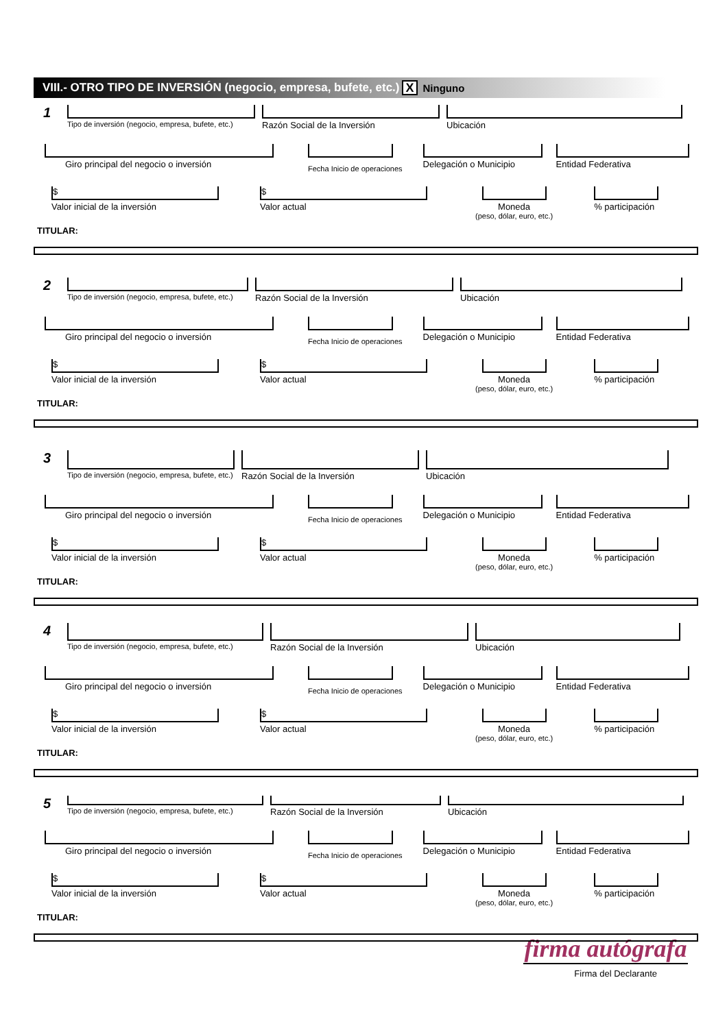VIII.- OTRO TIPO DE INVERSIÓN (negocio, empresa, bufete, etc.) X Ninguno
1
Tipo de inversión (negocio, empresa, bufete, etc.)
Razón Social de la Inversión Ubicación
Giro principal del negocio o inversión
Fecha Inicio de operaciones
Delegación o Municipio Entidad Federativa
$
Valor inicial de la inversión
$
Valor actual
Moneda
(peso, dólar, euro, etc.)
% participación
TITULAR:
2
Tipo de inversión (negocio, empresa, bufete, etc.)
Razón Social de la Inversión Ubicación
Giro principal del negocio o inversión
Fecha Inicio de operaciones
Delegación o Municipio Entidad Federativa
$
Valor inicial de la inversión
$
Valor actual
Moneda
(peso, dólar, euro, etc.)
% participación
TITULAR:
3
Tipo de inversión (negocio, empresa, bufete, etc.)
Razón Social de la Inversión Ubicación
Giro principal del negocio o inversión
Fecha Inicio de operaciones
Delegación o Municipio Entidad Federativa
$
Valor inicial de la inversión
$
Valor actual
Moneda
(peso, dólar, euro, etc.)
% participación
TITULAR:
4
Tipo de inversión (negocio, empresa, bufete, etc.)
Razón Social de la Inversión Ubicación
Giro principal del negocio o inversión
Fecha Inicio de operaciones
Delegación o Municipio Entidad Federativa
$
Valor inicial de la inversión
$
Valor actual
Moneda
(peso, dólar, euro, etc.)
% participación
TITULAR:
5
Tipo de inversión (negocio, empresa, bufete, etc.)
Razón Social de la Inversión Ubicación
Giro principal del negocio o inversión
Fecha Inicio de operaciones
Delegación o Municipio Entidad Federativa
$
Valor inicial de la inversión
$
Valor actual
Moneda
(peso, dólar, euro, etc.)
% participación
TITULAR:
firma autógrafa
Firma del Declarante